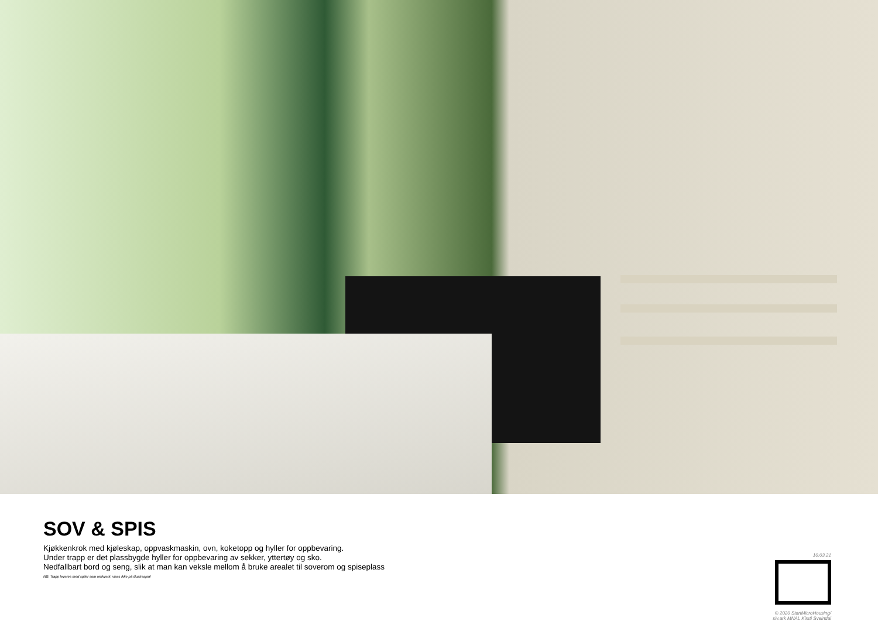SOV & SPIS
Kjøkkenkrok med kjøleskap, oppvaskmaskin, ovn, koketopp og hyller for oppbevaring.
Under trapp er det plassbygde hyller for oppbevaring av sekker, yttertøy og sko.
Nedfallbart bord og seng, slik at man kan veksle mellom å bruke arealet til soverom og spiseplass
NB! Trapp leveres med spiler som rekkverk; vises ikke på illustrasjon!
10.03.21
© 2020 StartMicroHousing/
siv.ark MNAL Kirsti Sveindal